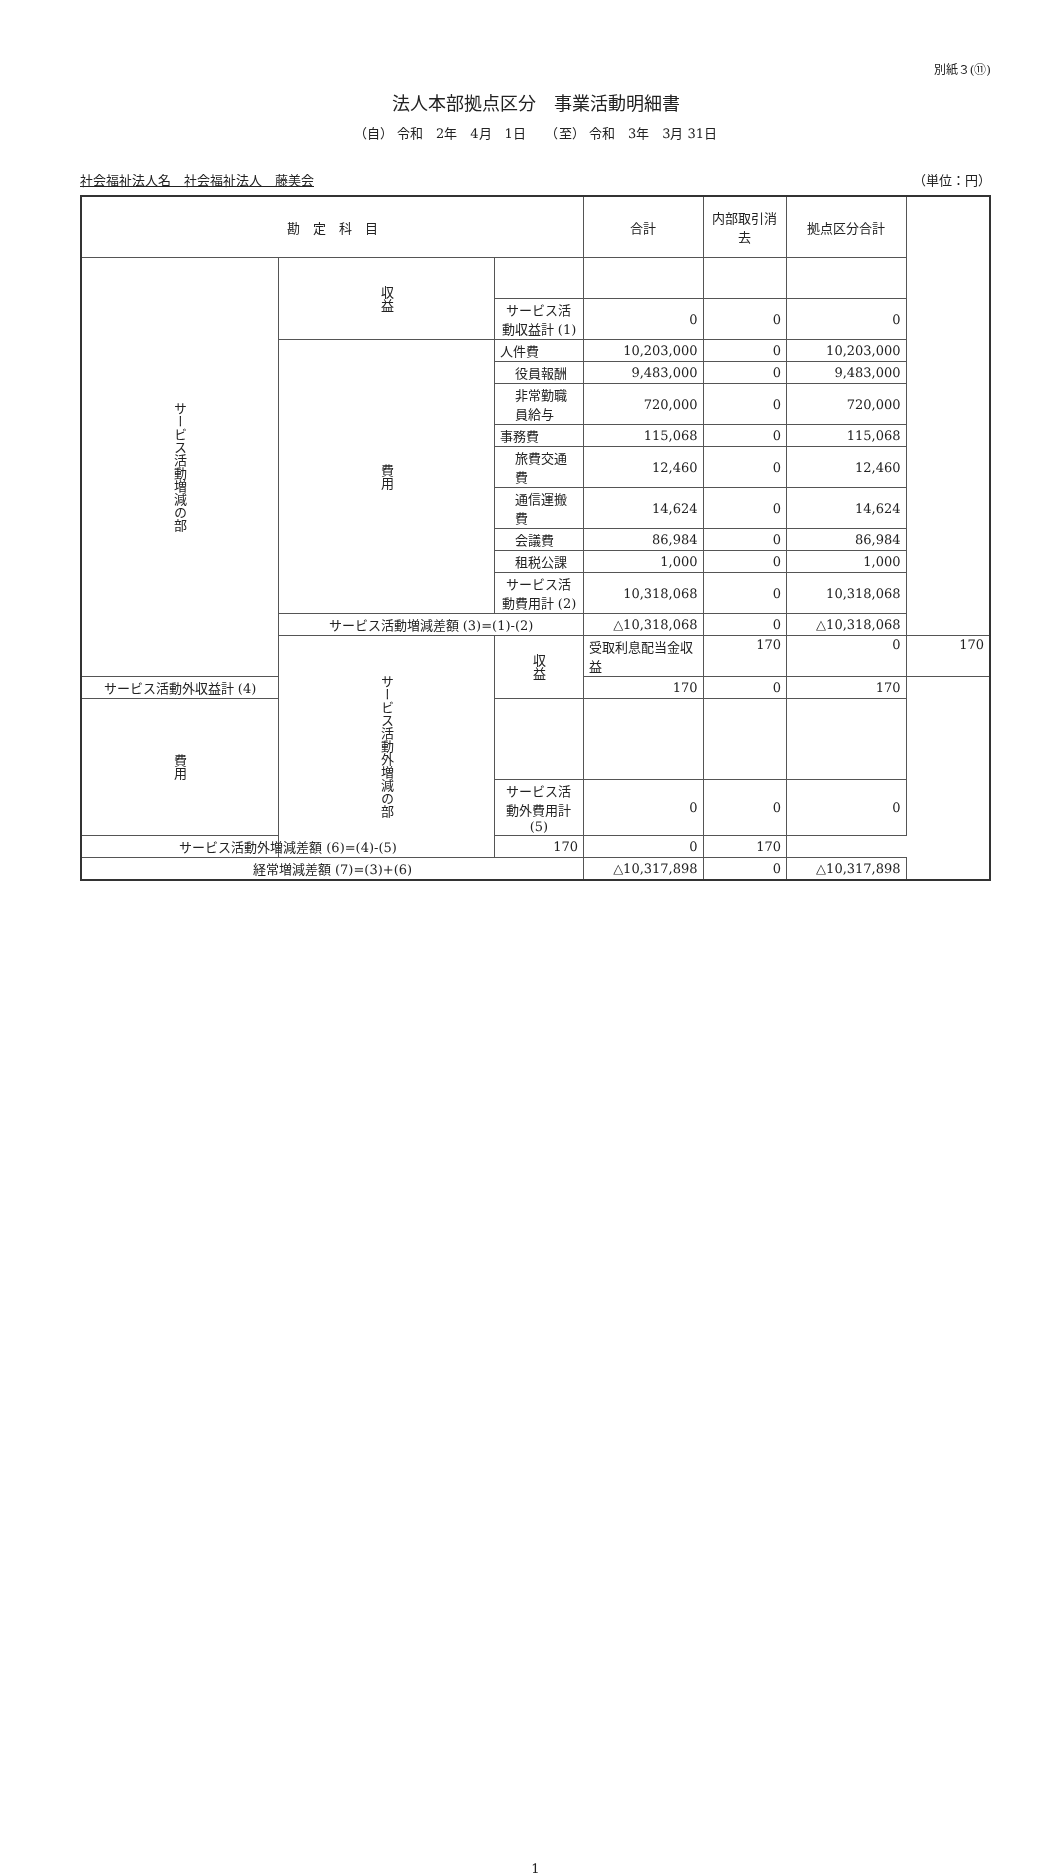別紙３(⑪)
法人本部拠点区分　事業活動明細書
（自） 令和　2年　4月　1日　　（至） 令和　3年　3月 31日
社会福祉法人名　社会福祉法人　藤美会 （単位：円）
| 勘 定 科 目 | | | 合計 | 内部取引消去 | 拠点区分合計 | |
| --- | --- | --- | --- | --- | --- | --- |
| サービス活動増減の部 | 収益 | | | | | |
| | | サービス活動収益計 (1) | 0 | 0 | 0 | |
| | 費用 | 人件費 | 10,203,000 | 0 | 10,203,000 | |
| | | 役員報酬 | 9,483,000 | 0 | 9,483,000 | |
| | | 非常勤職員給与 | 720,000 | 0 | 720,000 | |
| | | 事務費 | 115,068 | 0 | 115,068 | |
| | | 旅費交通費 | 12,460 | 0 | 12,460 | |
| | | 通信運搬費 | 14,624 | 0 | 14,624 | |
| | | 会議費 | 86,984 | 0 | 86,984 | |
| | | 租税公課 | 1,000 | 0 | 1,000 | |
| | | サービス活動費用計 (2) | 10,318,068 | 0 | 10,318,068 | |
| | サービス活動増減差額 (3)=(1)-(2) | | △10,318,068 | 0 | △10,318,068 | |
| | サービス活動外増減の部 | 収益 | 受取利息配当金収益 | 170 | 0 | 170 |
| サービス活動外収益計 (4) | | | 170 | 0 | 170 | |
| 費用 | | | | | | |
| | | サービス活動外費用計 (5) | 0 | 0 | 0 | |
| サービス活動外増減差額 (6)=(4)-(5) | | 170 | 0 | 170 | | |
| 経常増減差額 (7)=(3)+(6) | | | △10,317,898 | 0 | △10,317,898 | |
1